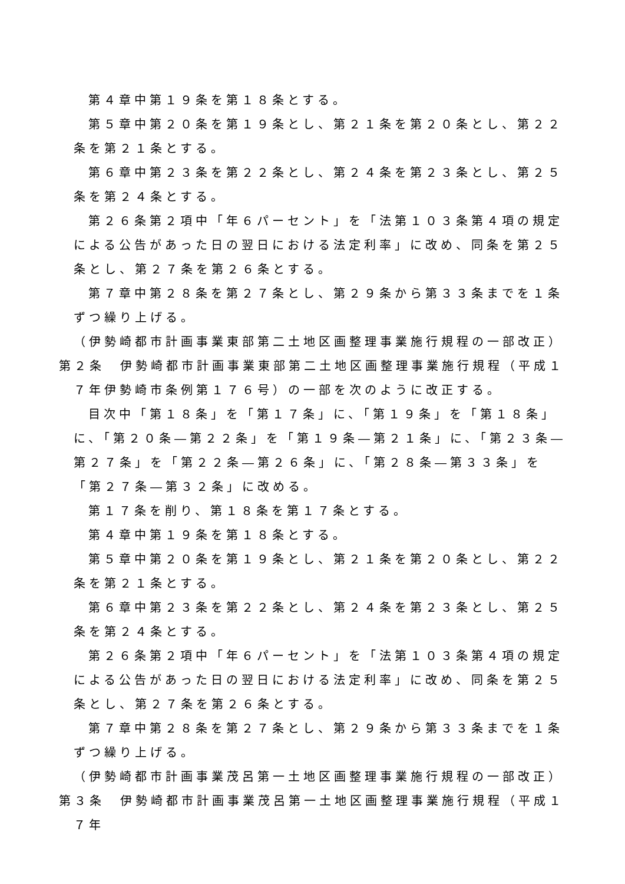第４章中第１９条を第１８条とする。
第５章中第２０条を第１９条とし、第２１条を第２０条とし、第２２条を第２１条とする。
第６章中第２３条を第２２条とし、第２４条を第２３条とし、第２５条を第２４条とする。
第２６条第２項中「年６パーセント」を「法第１０３条第４項の規定による公告があった日の翌日における法定利率」に改め、同条を第２５条とし、第２７条を第２６条とする。
第７章中第２８条を第２７条とし、第２９条から第３３条までを１条ずつ繰り上げる。
（伊勢崎都市計画事業東部第二土地区画整理事業施行規程の一部改正）
第２条　伊勢崎都市計画事業東部第二土地区画整理事業施行規程（平成１７年伊勢崎市条例第１７６号）の一部を次のように改正する。
目次中「第１８条」を「第１７条」に、「第１９条」を「第１８条」に、「第２０条―第２２条」を「第１９条―第２１条」に、「第２３条―第２７条」を「第２２条―第２６条」に、「第２８条―第３３条」を「第２７条―第３２条」に改める。
第１７条を削り、第１８条を第１７条とする。
第４章中第１９条を第１８条とする。
第５章中第２０条を第１９条とし、第２１条を第２０条とし、第２２条を第２１条とする。
第６章中第２３条を第２２条とし、第２４条を第２３条とし、第２５条を第２４条とする。
第２６条第２項中「年６パーセント」を「法第１０３条第４項の規定による公告があった日の翌日における法定利率」に改め、同条を第２５条とし、第２７条を第２６条とする。
第７章中第２８条を第２７条とし、第２９条から第３３条までを１条ずつ繰り上げる。
（伊勢崎都市計画事業茂呂第一土地区画整理事業施行規程の一部改正）
第３条　伊勢崎都市計画事業茂呂第一土地区画整理事業施行規程（平成１７年